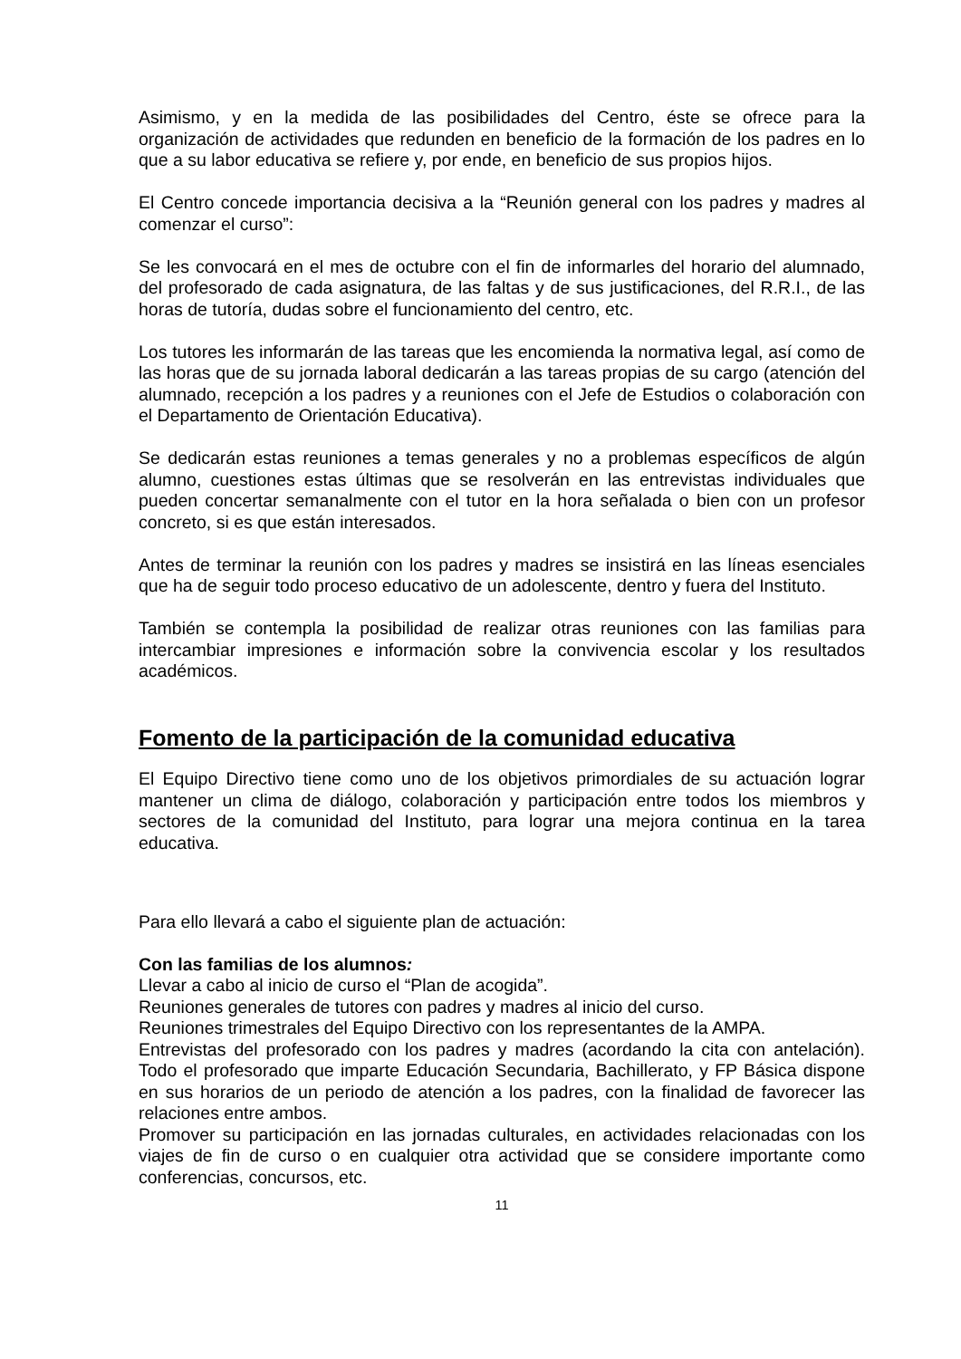Asimismo, y en la medida de las posibilidades del Centro, éste se ofrece para la organización de actividades que redunden en beneficio de la formación de los padres en lo que a su labor educativa se refiere y, por ende, en beneficio de sus propios hijos.
El Centro concede importancia decisiva a la “Reunión general con los padres y madres al comenzar el curso”:
Se les convocará en el mes de octubre con el fin de informarles del horario del alumnado, del profesorado de cada asignatura, de las faltas y de sus justificaciones, del R.R.I., de las horas de tutoría, dudas sobre el funcionamiento del centro, etc.
Los tutores les informarán de las tareas que les encomienda la normativa legal, así como de las horas que de su jornada laboral dedicarán a las tareas propias de su cargo (atención del alumnado, recepción a los padres y a reuniones con el Jefe de Estudios o colaboración con el Departamento de Orientación Educativa).
Se dedicarán estas reuniones a temas generales y no a problemas específicos de algún alumno, cuestiones estas últimas que se resolverán en las entrevistas individuales que pueden concertar semanalmente con el tutor en la hora señalada o bien con un profesor concreto, si es que están interesados.
Antes de terminar la reunión con los padres y madres se insistirá en las líneas esenciales que ha de seguir todo proceso educativo de un adolescente, dentro y fuera del Instituto.
También se contempla la posibilidad de realizar otras reuniones con las familias para intercambiar impresiones e información sobre la convivencia escolar y los resultados académicos.
Fomento de la participación de la comunidad educativa
El Equipo Directivo tiene como uno de los objetivos primordiales de su actuación lograr mantener un clima de diálogo, colaboración y participación entre todos los miembros y sectores de la comunidad del Instituto, para lograr una mejora continua en la tarea educativa.
Para ello llevará a cabo el siguiente plan de actuación:
Con las familias de los alumnos:
Llevar a cabo al inicio de curso el “Plan de acogida”.
Reuniones generales de tutores con padres y madres al inicio del curso.
Reuniones trimestrales del Equipo Directivo con los representantes de la AMPA.
Entrevistas del profesorado con los padres y madres (acordando la cita con antelación). Todo el profesorado que imparte Educación Secundaria, Bachillerato, y FP Básica dispone en sus horarios de un periodo de atención a los padres, con la finalidad de favorecer las relaciones entre ambos.
Promover su participación en las jornadas culturales, en actividades relacionadas con los viajes de fin de curso o en cualquier otra actividad que se considere importante como conferencias, concursos, etc.
11